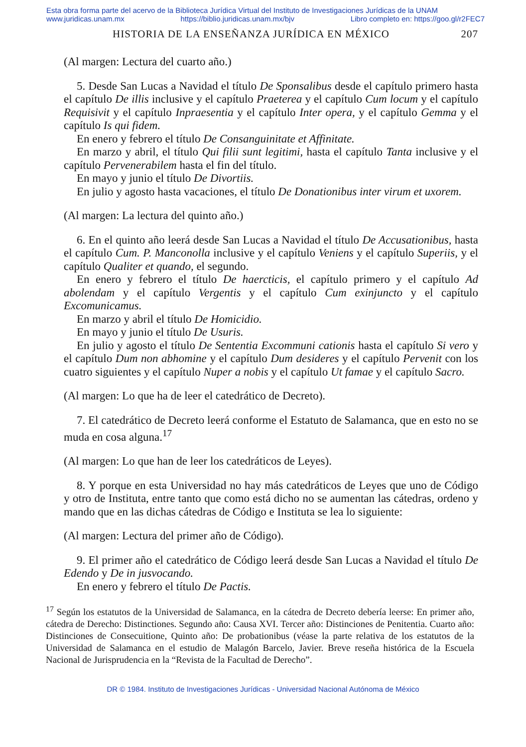Esta obra forma parte del acervo de la Biblioteca Jurídica Virtual del Instituto de Investigaciones Jurídicas de la UNAM
www.juridicas.unam.mx https://biblio.juridicas.unam.mx/bjv Libro completo en: https://goo.gl/r2FEC7
HISTORIA DE LA ENSEÑANZA JURÍDICA EN MÉXICO 207
(Al margen: Lectura del cuarto año.)
5. Desde San Lucas a Navidad el título De Sponsalibus desde el capítulo primero hasta el capítulo De illis inclusive y el capítulo Praeterea y el capítulo Cum locum y el capítulo Requisivit y el capítulo Inpraesentia y el capítulo Inter opera, y el capítulo Gemma y el capítulo Is qui fidem.
En enero y febrero el título De Consanguinitate et Affinitate.
En marzo y abril, el título Qui filii sunt legitimi, hasta el capítulo Tanta inclusive y el capítulo Pervenerabilem hasta el fin del título.
En mayo y junio el título De Divortiis.
En julio y agosto hasta vacaciones, el título De Donationibus inter virum et uxorem.
(Al margen: La lectura del quinto año.)
6. En el quinto año leerá desde San Lucas a Navidad el título De Accusationibus, hasta el capítulo Cum. P. Manconolla inclusive y el capítulo Veniens y el capítulo Superiis, y el capítulo Qualiter et quando, el segundo.
En enero y febrero el título De haercticis, el capítulo primero y el capítulo Ad abolendam y el capítulo Vergentis y el capítulo Cum exinjuncto y el capítulo Excomunicamus.
En marzo y abril el título De Homicidio.
En mayo y junio el título De Usuris.
En julio y agosto el título De Sententia Excommuni cationis hasta el capítulo Si vero y el capítulo Dum non abhomine y el capítulo Dum desideres y el capítulo Pervenit con los cuatro siguientes y el capítulo Nuper a nobis y el capítulo Ut famae y el capítulo Sacro.
(Al margen: Lo que ha de leer el catedrático de Decreto).
7. El catedrático de Decreto leerá conforme el Estatuto de Salamanca, que en esto no se muda en cosa alguna.<sup>17</sup>
(Al margen: Lo que han de leer los catedráticos de Leyes).
8. Y porque en esta Universidad no hay más catedráticos de Leyes que uno de Código y otro de Instituta, entre tanto que como está dicho no se aumentan las cátedras, ordeno y mando que en las dichas cátedras de Código e Instituta se lea lo siguiente:
(Al margen: Lectura del primer año de Código).
9. El primer año el catedrático de Código leerá desde San Lucas a Navidad el título De Edendo y De in jusvocando.
En enero y febrero el título De Pactis.
<sup>17</sup> Según los estatutos de la Universidad de Salamanca, en la cátedra de Decreto debería leerse: En primer año, cátedra de Derecho: Distinctiones. Segundo año: Causa XVI. Tercer año: Distinciones de Penitentia. Cuarto año: Distinciones de Consecuitione, Quinto año: De probationibus (véase la parte relativa de los estatutos de la Universidad de Salamanca en el estudio de Malagón Barcelo, Javier. Breve reseña histórica de la Escuela Nacional de Jurisprudencia en la “Revista de la Facultad de Derecho”.
DR © 1984. Instituto de Investigaciones Jurídicas - Universidad Nacional Autónoma de México